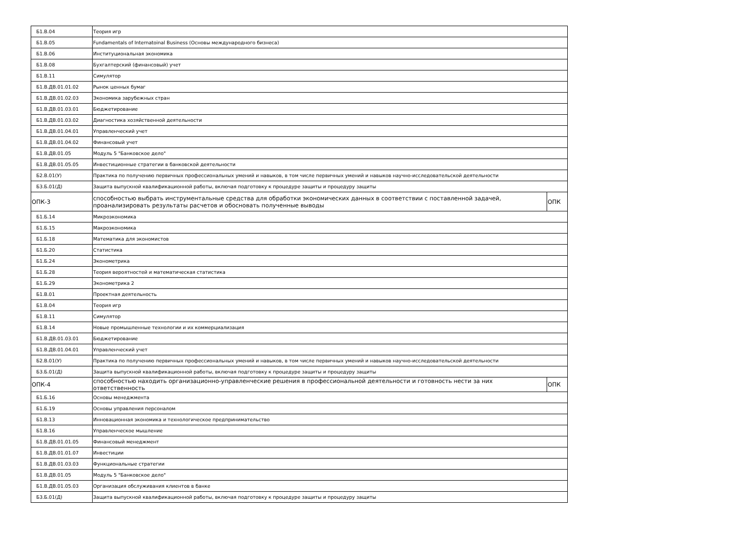| Б1.В.04 | Теория игр | |
| Б1.В.05 | Fundamentals of Internatoinal Business (Основы международного бизнеса) | |
| Б1.В.06 | Институциональная экономика | |
| Б1.В.08 | Бухгалтерский (финансовый) учет | |
| Б1.В.11 | Симулятор | |
| Б1.В.ДВ.01.01.02 | Рынок ценных бумаг | |
| Б1.В.ДВ.01.02.03 | Экономика зарубежных стран | |
| Б1.В.ДВ.01.03.01 | Бюджетирование | |
| Б1.В.ДВ.01.03.02 | Диагностика хозяйственной деятельности | |
| Б1.В.ДВ.01.04.01 | Управленческий учет | |
| Б1.В.ДВ.01.04.02 | Финансовый учет | |
| Б1.В.ДВ.01.05 | Модуль 5 "Банковское дело" | |
| Б1.В.ДВ.01.05.05 | Инвестиционные стратегии в банковской деятельности | |
| Б2.В.01(У) | Практика по получению первичных профессиональных умений и навыков, в том числе первичных умений и навыков научно-исследовательской деятельности | |
| Б3.Б.01(Д) | Защита выпускной квалификационной работы, включая подготовку к процедуре защиты и процедуру защиты | |
| ОПК-3 | способностью выбрать инструментальные средства для обработки экономических данных в соответствии с поставленной задачей, проанализировать результаты расчетов и обосновать полученные выводы | ОПК |
| Б1.Б.14 | Микроэкономика | |
| Б1.Б.15 | Макроэкономика | |
| Б1.Б.18 | Математика для экономистов | |
| Б1.Б.20 | Статистика | |
| Б1.Б.24 | Эконометрика | |
| Б1.Б.28 | Теория вероятностей и математическая статистика | |
| Б1.Б.29 | Эконометрика 2 | |
| Б1.В.01 | Проектная деятельность | |
| Б1.В.04 | Теория игр | |
| Б1.В.11 | Симулятор | |
| Б1.В.14 | Новые промышленные технологии и их коммерциализация | |
| Б1.В.ДВ.01.03.01 | Бюджетирование | |
| Б1.В.ДВ.01.04.01 | Управленческий учет | |
| Б2.В.01(У) | Практика по получению первичных профессиональных умений и навыков, в том числе первичных умений и навыков научно-исследовательской деятельности | |
| Б3.Б.01(Д) | Защита выпускной квалификационной работы, включая подготовку к процедуре защиты и процедуру защиты | |
| ОПК-4 | способностью находить организационно-управленческие решения в профессиональной деятельности и готовность нести за них ответственность | ОПК |
| Б1.Б.16 | Основы менеджмента | |
| Б1.Б.19 | Основы управления персоналом | |
| Б1.В.13 | Инновационная экономика и технологическое предпринимательство | |
| Б1.В.16 | Управленческое мышление | |
| Б1.В.ДВ.01.01.05 | Финансовый менеджмент | |
| Б1.В.ДВ.01.01.07 | Инвестиции | |
| Б1.В.ДВ.01.03.03 | Функциональные стратегии | |
| Б1.В.ДВ.01.05 | Модуль 5 "Банковское дело" | |
| Б1.В.ДВ.01.05.03 | Организация обслуживания клиентов в банке | |
| Б3.Б.01(Д) | Защита выпускной квалификационной работы, включая подготовку к процедуре защиты и процедуру защиты | |